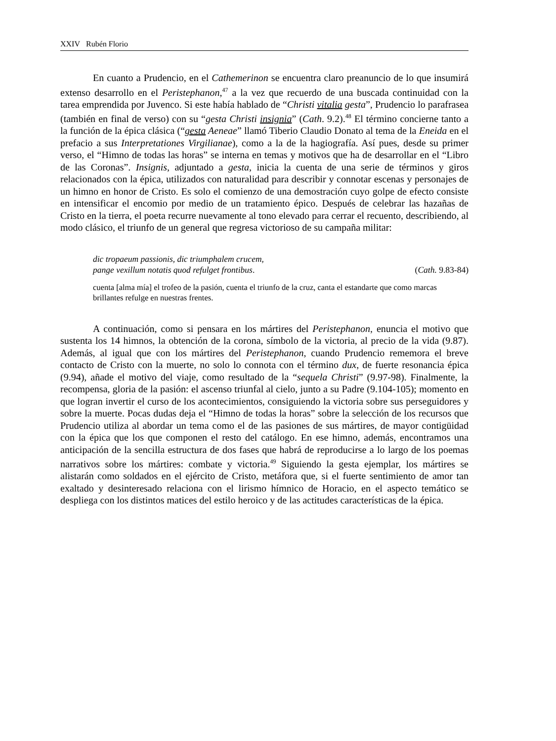XXIV Rubén Florio
En cuanto a Prudencio, en el Cathemerinon se encuentra claro preanuncio de lo que insumirá extenso desarrollo en el Peristephanon,<sup>47</sup> a la vez que recuerdo de una buscada continuidad con la tarea emprendida por Juvenco. Si este había hablado de “Christi vitalia gesta”, Prudencio lo parafrasea (también en final de verso) con su “gesta Christi insignia” (Cath. 9.2).<sup>48</sup> El término concierne tanto a la función de la épica clásica (“gesta Aeneae” llamó Tiberio Claudio Donato al tema de la Eneida en el prefacio a sus Interpretationes Virgilianae), como a la de la hagiografía. Así pues, desde su primer verso, el “Himno de todas las horas” se interna en temas y motivos que ha de desarrollar en el “Libro de las Coronas”. Insignis, adjuntado a gesta, inicia la cuenta de una serie de términos y giros relacionados con la épica, utilizados con naturalidad para describir y connotar escenas y personajes de un himno en honor de Cristo. Es solo el comienzo de una demostración cuyo golpe de efecto consiste en intensificar el encomio por medio de un tratamiento épico. Después de celebrar las hazañas de Cristo en la tierra, el poeta recurre nuevamente al tono elevado para cerrar el recuento, describiendo, al modo clásico, el triunfo de un general que regresa victorioso de su campaña militar:
dic tropaeum passionis, dic triumphalem crucem,
pange vexillum notatis quod refulget frontibus. (Cath. 9.83-84)
cuenta [alma mía] el trofeo de la pasión, cuenta el triunfo de la cruz, canta el estandarte que como marcas brillantes refulge en nuestras frentes.
A continuación, como si pensara en los mártires del Peristephanon, enuncia el motivo que sustenta los 14 himnos, la obtención de la corona, símbolo de la victoria, al precio de la vida (9.87). Además, al igual que con los mártires del Peristephanon, cuando Prudencio rememora el breve contacto de Cristo con la muerte, no solo lo connota con el término dux, de fuerte resonancia épica (9.94), añade el motivo del viaje, como resultado de la “sequela Christi” (9.97-98). Finalmente, la recompensa, gloria de la pasión: el ascenso triunfal al cielo, junto a su Padre (9.104-105); momento en que logran invertir el curso de los acontecimientos, consiguiendo la victoria sobre sus perseguidores y sobre la muerte. Pocas dudas deja el “Himno de todas la horas” sobre la selección de los recursos que Prudencio utiliza al abordar un tema como el de las pasiones de sus mártires, de mayor contigüidad con la épica que los que componen el resto del catálogo. En ese himno, además, encontramos una anticipación de la sencilla estructura de dos fases que habrá de reproducirse a lo largo de los poemas narrativos sobre los mártires: combate y victoria.<sup>49</sup> Siguiendo la gesta ejemplar, los mártires se alistarán como soldados en el ejército de Cristo, metáfora que, si el fuerte sentimiento de amor tan exaltado y desinteresado relaciona con el lirismo hímnico de Horacio, en el aspecto temático se despliega con los distintos matices del estilo heroico y de las actitudes características de la épica.